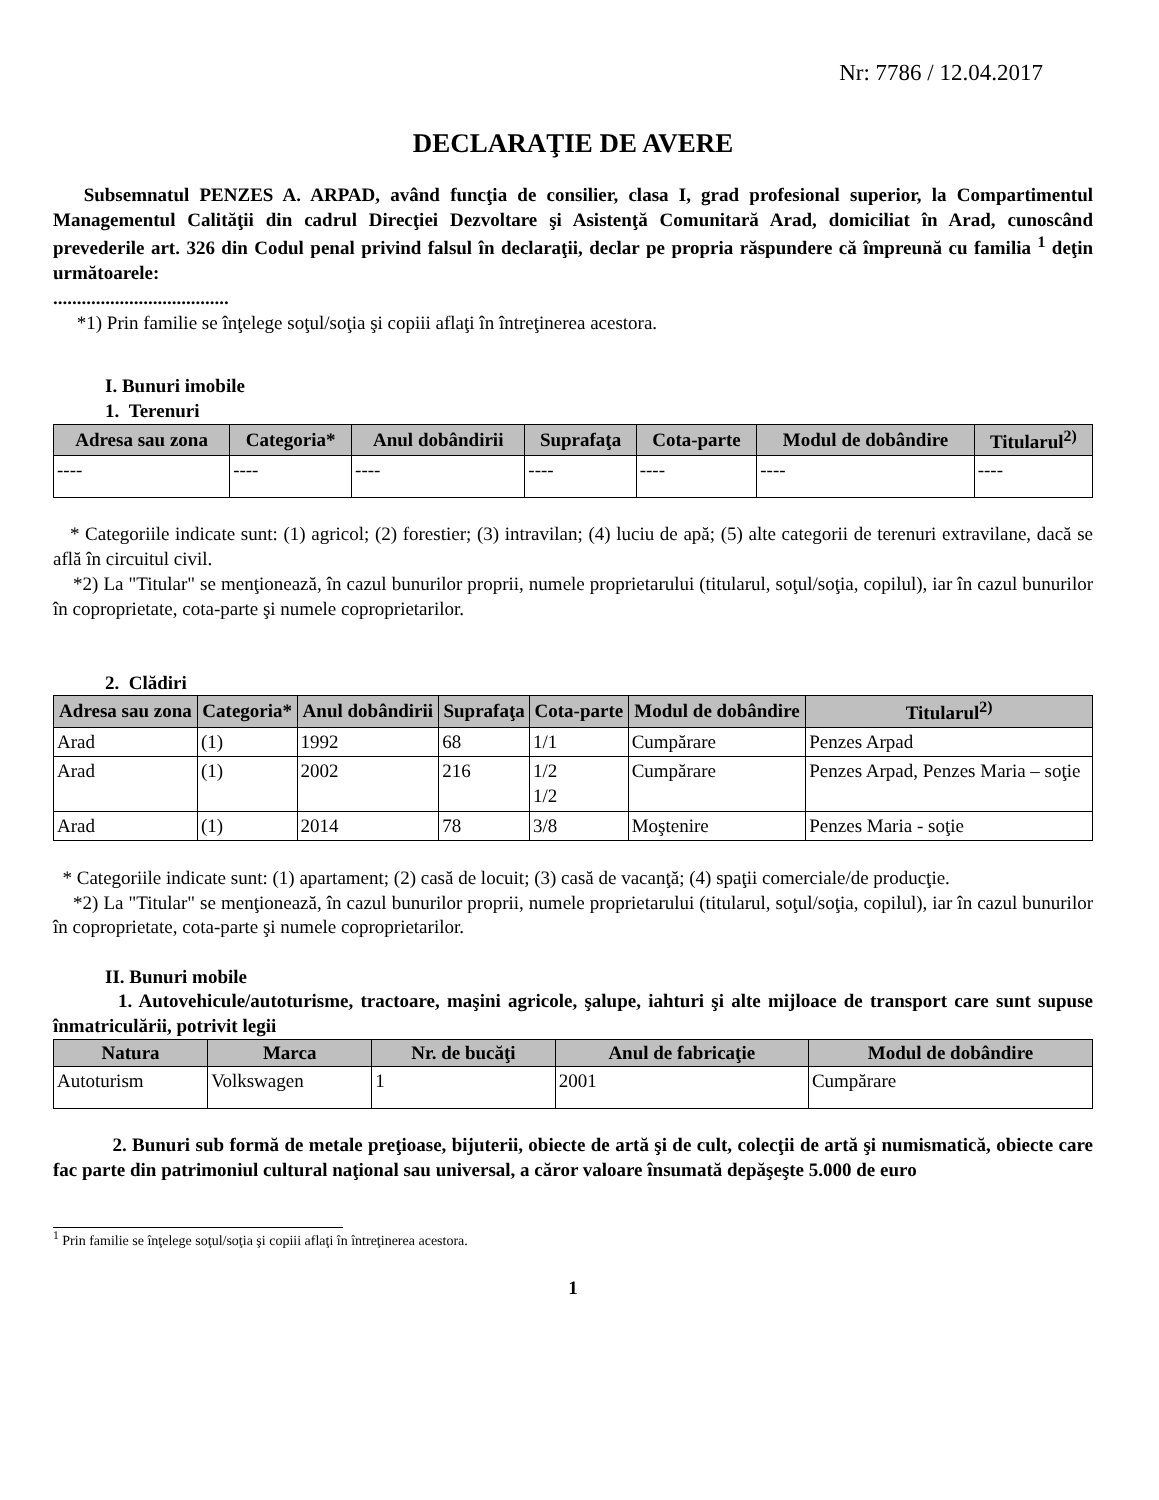Nr: 7786 / 12.04.2017
DECLARAŢIE DE AVERE
Subsemnatul PENZES A. ARPAD, având funcţia de consilier, clasa I, grad profesional superior, la Compartimentul Managementul Calităţii din cadrul Direcţiei Dezvoltare şi Asistenţă Comunitară Arad, domiciliat în Arad, cunoscând prevederile art. 326 din Codul penal privind falsul în declaraţii, declar pe propria răspundere că împreună cu familia <sup>1</sup> deţin următoarele:
.....................................
*1) Prin familie se înţelege soţul/soţia şi copiii aflaţi în întreţinerea acestora.
I. Bunuri imobile
1. Terenuri
| Adresa sau zona | Categoria* | Anul dobândirii | Suprafaţa | Cota-parte | Modul de dobândire | Titularul<sup>2)</sup> |
| --- | --- | --- | --- | --- | --- | --- |
| ---- | ---- | ---- | ---- | ---- | ---- | ---- |
* Categoriile indicate sunt: (1) agricol; (2) forestier; (3) intravilan; (4) luciu de apă; (5) alte categorii de terenuri extravilane, dacă se află în circuitul civil.
*2) La "Titular" se menţionează, în cazul bunurilor proprii, numele proprietarului (titularul, soţul/soţia, copilul), iar în cazul bunurilor în coproprietate, cota-parte şi numele coproprietarilor.
2. Clădiri
| Adresa sau zona | Categoria* | Anul dobândirii | Suprafaţa | Cota-parte | Modul de dobândire | Titularul<sup>2)</sup> |
| --- | --- | --- | --- | --- | --- | --- |
| Arad | (1) | 1992 | 68 | 1/1 | Cumpărare | Penzes Arpad |
| Arad | (1) | 2002 | 216 | 1/2 1/2 | Cumpărare | Penzes Arpad, Penzes Maria – soţie |
| Arad | (1) | 2014 | 78 | 3/8 | Moştenire | Penzes Maria - soţie |
* Categoriile indicate sunt: (1) apartament; (2) casă de locuit; (3) casă de vacanţă; (4) spaţii comerciale/de producţie.
*2) La "Titular" se menţionează, în cazul bunurilor proprii, numele proprietarului (titularul, soţul/soţia, copilul), iar în cazul bunurilor în coproprietate, cota-parte şi numele coproprietarilor.
II. Bunuri mobile
1. Autovehicule/autoturisme, tractoare, maşini agricole, şalupe, iahturi şi alte mijloace de transport care sunt supuse înmatriculării, potrivit legii
| Natura | Marca | Nr. de bucăţi | Anul de fabricaţie | Modul de dobândire |
| --- | --- | --- | --- | --- |
| Autoturism | Volkswagen | 1 | 2001 | Cumpărare |
2. Bunuri sub formă de metale preţioase, bijuterii, obiecte de artă şi de cult, colecţii de artă şi numismatică, obiecte care fac parte din patrimoniul cultural naţional sau universal, a căror valoare însumată depăşeşte 5.000 de euro
<sup>1</sup> Prin familie se înţelege soţul/soţia şi copiii aflaţi în întreţinerea acestora.
1